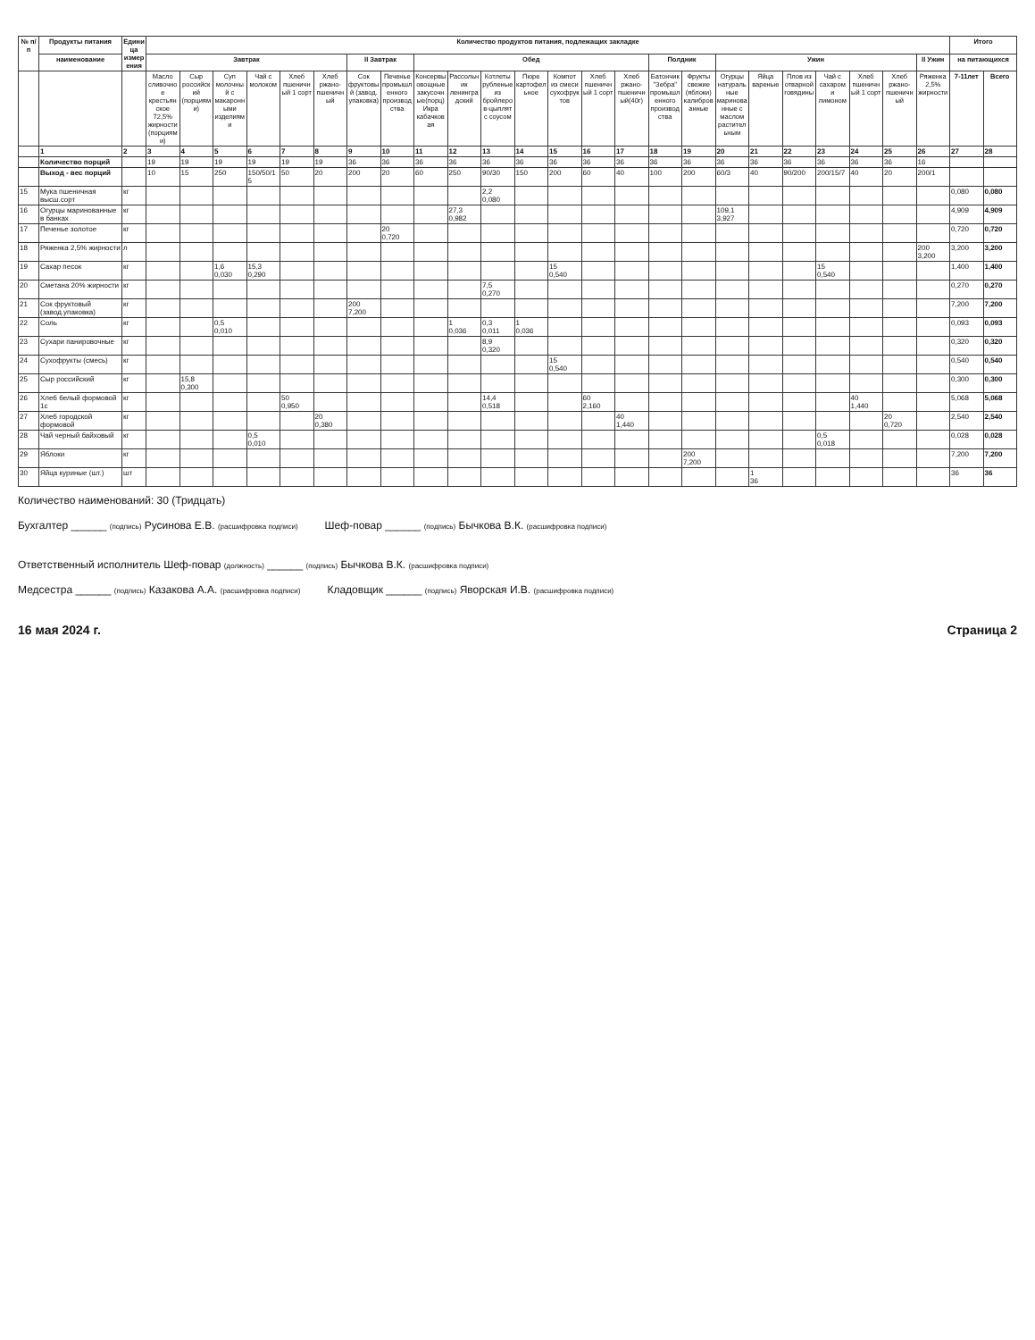| № п/п | Продукты питания | Единица измерения | Количество продуктов питания, подлежащих закладке | | | | | | | | | | | | | | | | | | | | | | | | Итого | |
| --- | --- | --- | --- | --- | --- | --- | --- | --- | --- | --- | --- | --- | --- | --- | --- | --- | --- | --- | --- | --- | --- | --- | --- | --- | --- | --- | --- | --- |
| | наименование | | Завтрак | | | | | | II Завтрак | | Обед | | | | | | | Полдник | | Ужин | | | | | | II Ужин | на питающихся | |
| | | | Масло сливочное крестьянское 72,5% жирности (порциями) | Сыр российский (порциями) | Суп молочный с макаронными изделиями | Чай с молоком | Хлеб пшеничный 1 сорт | Хлеб ржано-пшеничный | Сок фруктовый (завод. упаковка) | Печенье промышленного производства | Консервы овощные закусочные(порц) Икра кабачковая | Рассольник ленинградский | Котлеты рубленые из бройлеров-цыплят с соусом | Пюре картофельное | Компот из смеси сухофруктов | Хлеб пшеничный 1 сорт | Хлеб ржано-пшеничный(40г) | Батончик "Зебра" промышленного производства | Фрукты свежие (яблоки) калиброванные | Огурцы натуральные маринованные с маслом растительным | Яйца вареные | Плов из отварной говядины | Чай с сахаром и лимоном | Хлеб пшеничный 1 сорт | Хлеб ржано-пшеничный | Ряженка 2,5% жирности | 7-11лет | Всего |
| | 1 | 2 | 3 | 4 | 5 | 6 | 7 | 8 | 9 | 10 | 11 | 12 | 13 | 14 | 15 | 16 | 17 | 18 | 19 | 20 | 21 | 22 | 23 | 24 | 25 | 26 | 27 | 28 |
| | Количество порций | | 19 | 19 | 19 | 19 | 19 | 19 | 36 | 36 | 36 | 36 | 36 | 36 | 36 | 36 | 36 | 36 | 36 | 36 | 36 | 36 | 36 | 36 | 36 | 16 | | |
| | Выход - вес порций | | 10 | 15 | 250 | 150/50/15 | 50 | 20 | 200 | 20 | 60 | 250 | 90/30 | 150 | 200 | 60 | 40 | 100 | 200 | 60/3 | 40 | 90/200 | 200/15/7 | 40 | 20 | 200/1 | | |
| 15 | Мука пшеничная высш.сорт | кг | | | | | | | | | | | 2,2 0,080 | | | | | | | | | | | | | | 0,080 | 0,080 |
| 16 | Огурцы маринованные в банках | кг | | | | | | | | | | 27,3 0,982 | | | | | | | | 109,1 3,927 | | | | | | | 4,909 | 4,909 |
| 17 | Печенье золотое | кг | | | | | | | | 20 0,720 | | | | | | | | | | | | | | | | | 0,720 | 0,720 |
| 18 | Ряженка 2,5% жирности | л | | | | | | | | | | | | | | | | | | | | | | | | 200 3,200 | 3,200 | 3,200 |
| 19 | Сахар песок | кг | | | 1,6 0,030 | 15,3 0,290 | | | | | | | | | 15 0,540 | | | | | | | | 15 0,540 | | | | 1,400 | 1,400 |
| 20 | Сметана 20% жирности | кг | | | | | | | | | | | 7,5 0,270 | | | | | | | | | | | | | | 0,270 | 0,270 |
| 21 | Сок фруктовый (завод.упаковка) | кг | | | | | | | 200 7,200 | | | | | | | | | | | | | | | | | | 7,200 | 7,200 |
| 22 | Соль | кг | | | 0,5 0,010 | | | | | | | 1 0,036 | 0,3 0,011 | 1 0,036 | | | | | | | | | | | | | 0,093 | 0,093 |
| 23 | Сухари панировочные | кг | | | | | | | | | | | 8,9 0,320 | | | | | | | | | | | | | | 0,320 | 0,320 |
| 24 | Сухофрукты (смесь) | кг | | | | | | | | | | | | | 15 0,540 | | | | | | | | | | | | 0,540 | 0,540 |
| 25 | Сыр российский | кг | | 15,8 0,300 | | | | | | | | | | | | | | | | | | | | | | | 0,300 | 0,300 |
| 26 | Хлеб белый формовой 1с | кг | | | | | 50 0,950 | | | | | | 14,4 0,518 | | | 60 2,160 | | | | | | | | 40 1,440 | | | 5,068 | 5,068 |
| 27 | Хлеб городской формовой | кг | | | | | | 20 0,380 | | | | | | | | | 40 1,440 | | | | | | | | 20 0,720 | | 2,540 | 2,540 |
| 28 | Чай черный байховый | кг | | | | 0,5 0,010 | | | | | | | | | | | | | | | | | 0,5 0,018 | | | | 0,028 | 0,028 |
| 29 | Яблоки | кг | | | | | | | | | | | | | | | | | 200 7,200 | | | | | | | | 7,200 | 7,200 |
| 30 | Яйца куриные (шт.) | шт | | | | | | | | | | | | | | | | | | | 1 36 | | | | | | 36 | 36 |
Количество наименований: 30 (Тридцать)
Бухгалтер ______ (подпись) Русинова Е.В. (расшифровка подписи)
Шеф-повар ______ (подпись) Бычкова В.К. (расшифровка подписи)
Ответственный исполнитель Шеф-повар (должность) ______ (подпись) Бычкова В.К. (расшифровка подписи)
Медсестра ______ (подпись) Казакова А.А. (расшифровка подписи)
Кладовщик ______ (подпись) Яворская И.В. (расшифровка подписи)
16 мая 2024 г. Страница 2